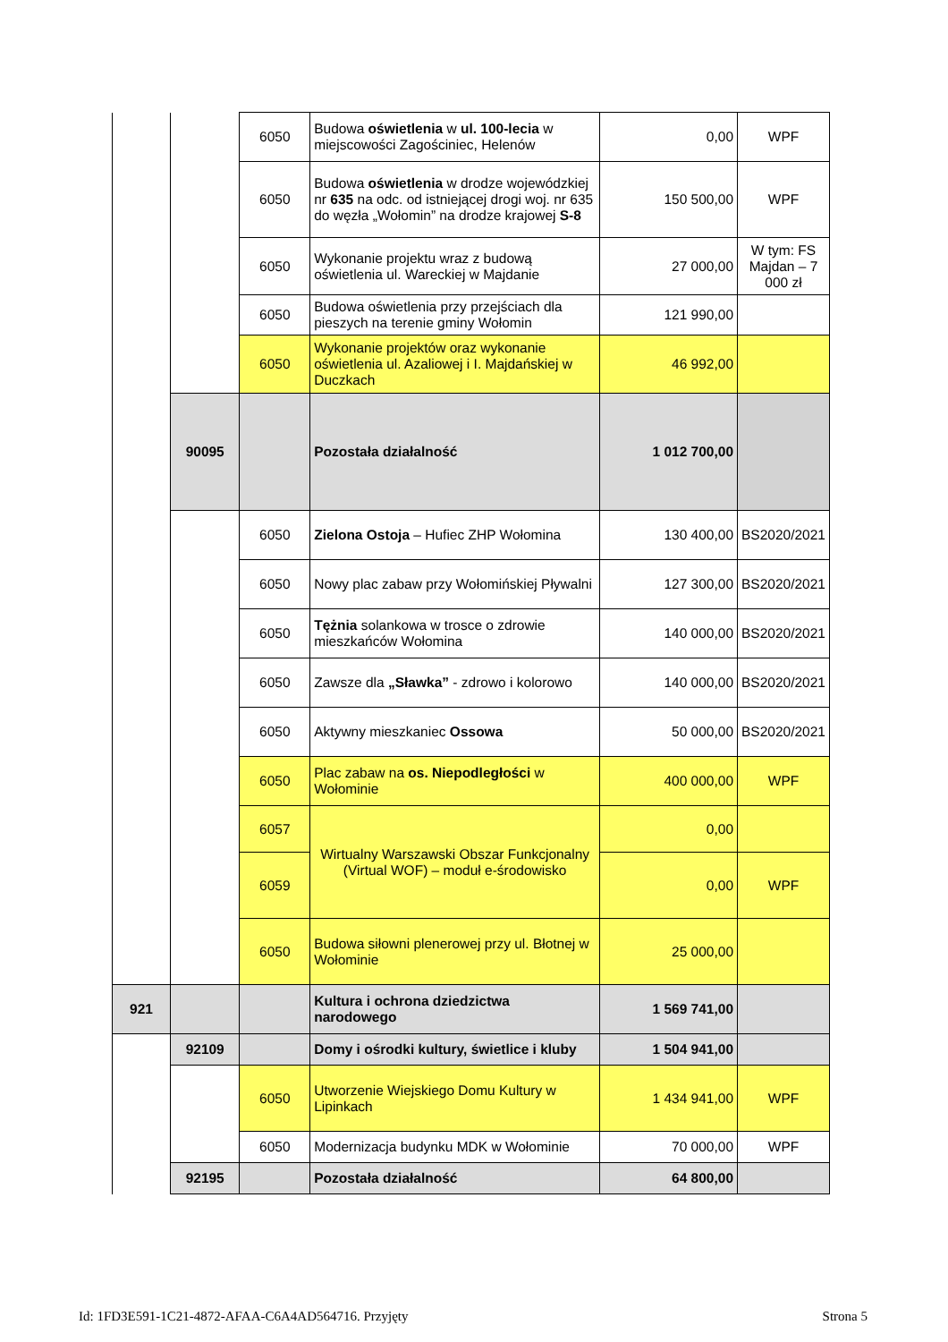| | | 6050 | Budowa oświetlenia w ul. 100-lecia w miejscowości Zagościniec, Helenów | 0,00 | WPF |
| | | 6050 | Budowa oświetlenia w drodze wojewódzkiej nr 635 na odc. od istniejącej drogi woj. nr 635 do węzła „Wołomin” na drodze krajowej S-8 | 150 500,00 | WPF |
| | | 6050 | Wykonanie projektu wraz z budową oświetlenia ul. Wareckiej w Majdanie | 27 000,00 | W tym: FS Majdan – 7 000 zł |
| | | 6050 | Budowa oświetlenia przy przejściach dla pieszych na terenie gminy Wołomin | 121 990,00 | |
| | | 6050 | Wykonanie projektów oraz wykonanie oświetlenia ul. Azaliowej i I. Majdańskiej w Duczkach | 46 992,00 | |
| | 90095 | | Pozostała działalność | 1 012 700,00 | |
| | | 6050 | Zielona Ostoja – Hufiec ZHP Wołomina | 130 400,00 | BS2020/2021 |
| | | 6050 | Nowy plac zabaw przy Wołomińskiej Pływalni | 127 300,00 | BS2020/2021 |
| | | 6050 | Tężnia solankowa w trosce o zdrowie mieszkańców Wołomina | 140 000,00 | BS2020/2021 |
| | | 6050 | Zawsze dla „Sławka” - zdrowo i kolorowo | 140 000,00 | BS2020/2021 |
| | | 6050 | Aktywny mieszkaniec Ossowa | 50 000,00 | BS2020/2021 |
| | | 6050 | Plac zabaw na os. Niepodległości w Wołominie | 400 000,00 | WPF |
| | | 6057 | Wirtualny Warszawski Obszar Funkcjonalny (Virtual WOF) – moduł e-środowisko | 0,00 | |
| | | 6059 | | 0,00 | WPF |
| | | 6050 | Budowa siłowni plenerowej przy ul. Błotnej w Wołominie | 25 000,00 | |
| 921 | | | Kultura i ochrona dziedzictwa narodowego | 1 569 741,00 | |
| | 92109 | | Domy i ośrodki kultury, świetlice i kluby | 1 504 941,00 | |
| | | 6050 | Utworzenie Wiejskiego Domu Kultury w Lipinkach | 1 434 941,00 | WPF |
| | | 6050 | Modernizacja budynku MDK w Wołominie | 70 000,00 | WPF |
| | 92195 | | Pozostała działalność | 64 800,00 | |
Id: 1FD3E591-1C21-4872-AFAA-C6A4AD564716. Przyjęty Strona 5